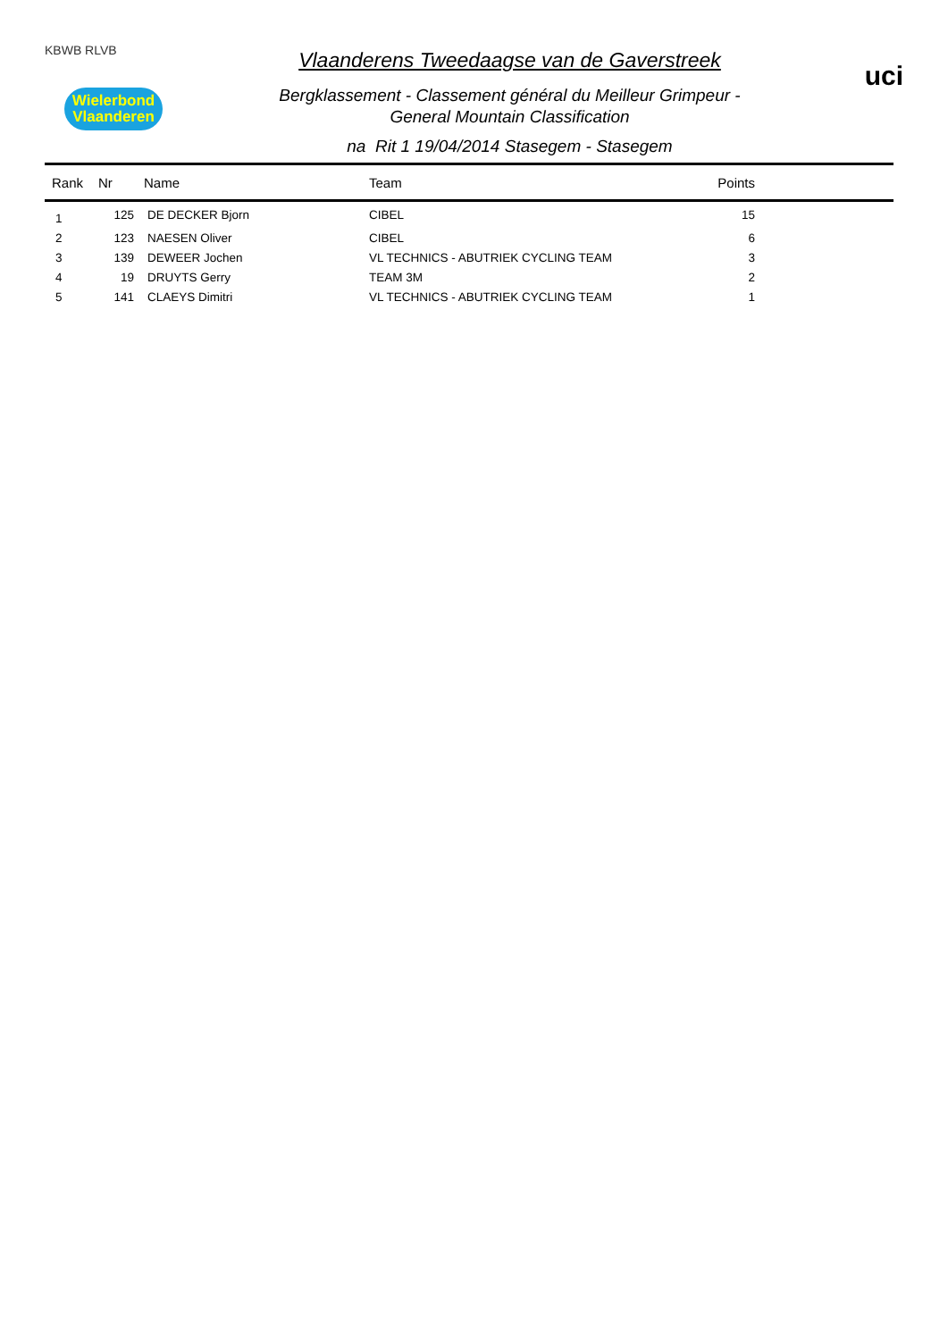KBWB RLVB
Wielerbond
Vlaanderen
Vlaanderens Tweedaagse van de Gaverstreek
Bergklassement - Classement général du Meilleur Grimpeur -
General Mountain Classification
na Rit 1 19/04/2014 Stasegem - Stasegem
uci
| Rank | Nr | Name | Team | Points | |
| --- | --- | --- | --- | --- | --- |
| 1 | 125 | DE DECKER Bjorn | CIBEL | 15 | |
| 2 | 123 | NAESEN Oliver | CIBEL | 6 | |
| 3 | 139 | DEWEER Jochen | VL TECHNICS - ABUTRIEK CYCLING TEAM | 3 | |
| 4 | 19 | DRUYTS Gerry | TEAM 3M | 2 | |
| 5 | 141 | CLAEYS Dimitri | VL TECHNICS - ABUTRIEK CYCLING TEAM | 1 | |